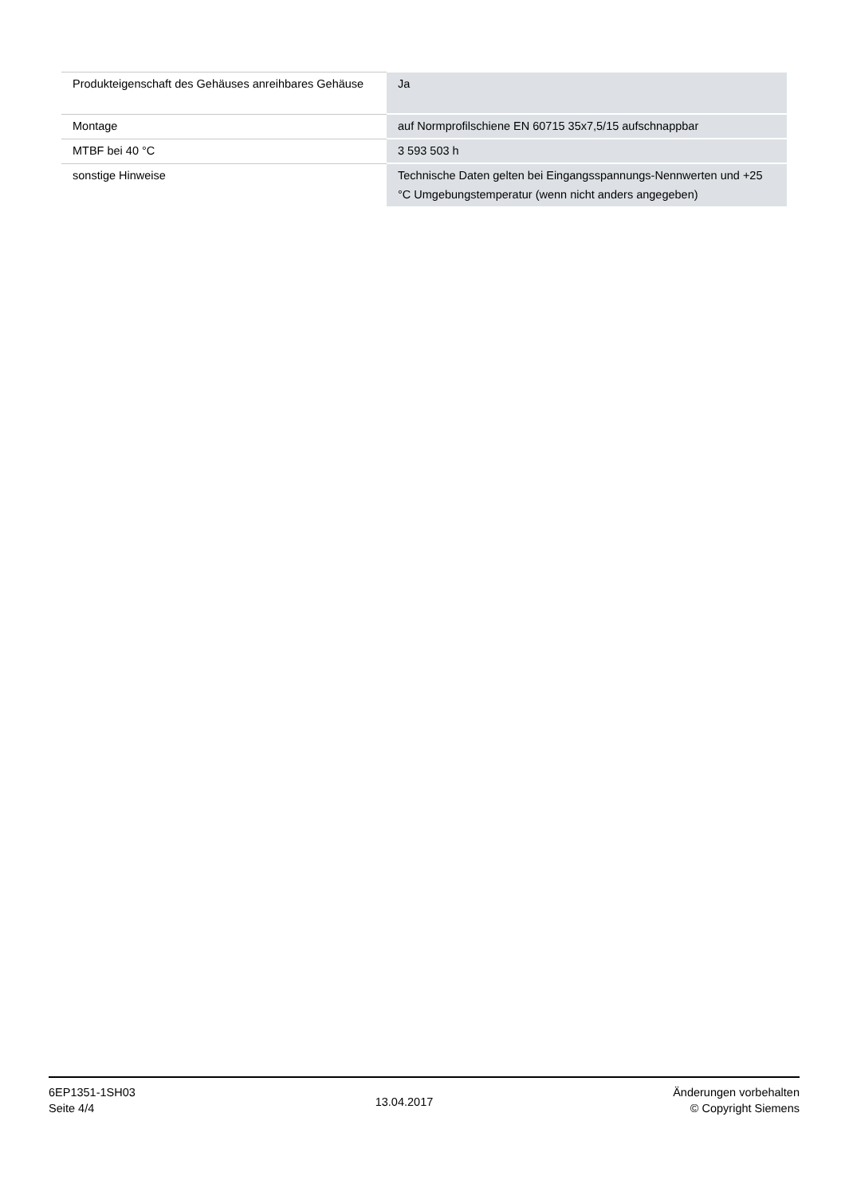| Produkteigenschaft des Gehäuses anreihbares Gehäuse | Ja |
| Montage | auf Normprofilschiene EN 60715 35x7,5/15 aufschnappbar |
| MTBF bei 40 °C | 3 593 503 h |
| sonstige Hinweise | Technische Daten gelten bei Eingangsspannungs-Nennwerten und +25 °C Umgebungstemperatur (wenn nicht anders angegeben) |
6EP1351-1SH03
Seite 4/4
13.04.2017
Änderungen vorbehalten
© Copyright Siemens